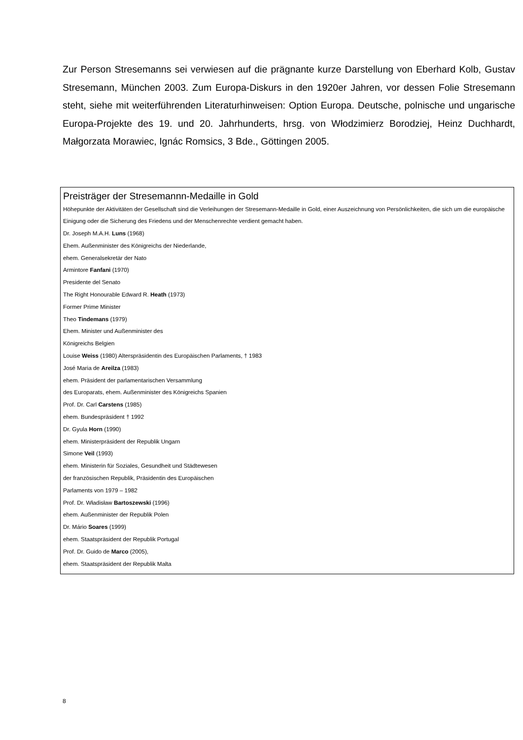Zur Person Stresemanns sei verwiesen auf die prägnante kurze Darstellung von Eberhard Kolb, Gustav Stresemann, München 2003. Zum Europa-Diskurs in den 1920er Jahren, vor dessen Folie Stresemann steht, siehe mit weiterführenden Literaturhinweisen: Option Europa. Deutsche, polnische und ungarische Europa-Projekte des 19. und 20. Jahrhunderts, hrsg. von Włodzimierz Borodziej, Heinz Duchhardt, Małgorzata Morawiec, Ignác Romsics, 3 Bde., Göttingen 2005.
Preisträger der Stresemannn-Medaille in Gold
Höhepunkte der Aktivitäten der Gesellschaft sind die Verleihungen der Stresemann-Medaille in Gold, einer Auszeichnung von Persönlichkeiten, die sich um die europäische Einigung oder die Sicherung des Friedens und der Menschenrechte verdient gemacht haben.
Dr. Joseph M.A.H. Luns (1968)
Ehem. Außenminister des Königreichs der Niederlande,
ehem. Generalsekretär der Nato
Armintore Fanfani (1970)
Presidente del Senato
The Right Honourable Edward R. Heath (1973)
Former Prime Minister
Theo Tindemans (1979)
Ehem. Minister und Außenminister des
Königreichs Belgien
Louise Weiss (1980) Alterspräsidentin des Europäischen Parlaments, † 1983
José Maria de Areilza (1983)
ehem. Präsident der parlamentarischen Versammlung
des Europarats, ehem. Außenminister des Königreichs Spanien
Prof. Dr. Carl Carstens (1985)
ehem. Bundespräsident † 1992
Dr. Gyula Horn (1990)
ehem. Ministerpräsident der Republik Ungarn
Simone Veil (1993)
ehem. Ministerin für Soziales, Gesundheit und Städtewesen
der französischen Republik, Präsidentin des Europäischen
Parlaments von 1979 – 1982
Prof. Dr. Władisław Bartoszewski (1996)
ehem. Außenminister der Republik Polen
Dr. Mário Soares (1999)
ehem. Staatspräsident der Republik Portugal
Prof. Dr. Guido de Marco (2005),
ehem. Staatspräsident der Republik Malta
8